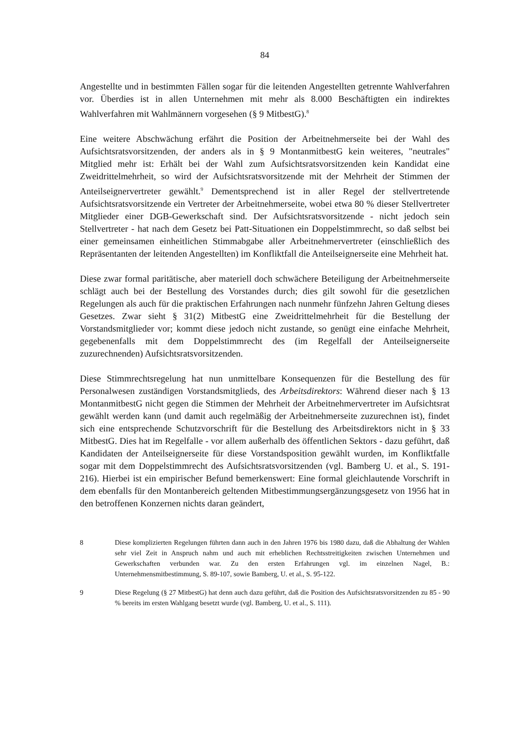84
Angestellte und in bestimmten Fällen sogar für die leitenden Angestellten getrennte Wahlverfahren vor. Überdies ist in allen Unternehmen mit mehr als 8.000 Beschäftigten ein indirektes Wahlverfahren mit Wahlmännern vorgesehen (§ 9 MitbestG).<sup>8</sup>
Eine weitere Abschwächung erfährt die Position der Arbeitnehmerseite bei der Wahl des Aufsichtsratsvorsitzenden, der anders als in § 9 MontanmitbestG kein weiteres, "neutrales" Mitglied mehr ist: Erhält bei der Wahl zum Aufsichtsratsvorsitzenden kein Kandidat eine Zweidrittelmehrheit, so wird der Aufsichtsratsvorsitzende mit der Mehrheit der Stimmen der Anteilseignervertreter gewählt.<sup>9</sup> Dementsprechend ist in aller Regel der stellvertretende Aufsichtsratsvorsitzende ein Vertreter der Arbeitnehmerseite, wobei etwa 80 % dieser Stellvertreter Mitglieder einer DGB-Gewerkschaft sind. Der Aufsichtsratsvorsitzende - nicht jedoch sein Stellvertreter - hat nach dem Gesetz bei Patt-Situationen ein Doppelstimmrecht, so daß selbst bei einer gemeinsamen einheitlichen Stimmabgabe aller Arbeitnehmervertreter (einschließlich des Repräsentanten der leitenden Angestellten) im Konfliktfall die Anteilseignerseite eine Mehrheit hat.
Diese zwar formal paritätische, aber materiell doch schwächere Beteiligung der Arbeitnehmerseite schlägt auch bei der Bestellung des Vorstandes durch; dies gilt sowohl für die gesetzlichen Regelungen als auch für die praktischen Erfahrungen nach nunmehr fünfzehn Jahren Geltung dieses Gesetzes. Zwar sieht § 31(2) MitbestG eine Zweidrittelmehrheit für die Bestellung der Vorstandsmitglieder vor; kommt diese jedoch nicht zustande, so genügt eine einfache Mehrheit, gegebenenfalls mit dem Doppelstimmrecht des (im Regelfall der Anteilseignerseite zuzurechnenden) Aufsichtsratsvorsitzenden.
Diese Stimmrechtsregelung hat nun unmittelbare Konsequenzen für die Bestellung des für Personalwesen zuständigen Vorstandsmitglieds, des Arbeitsdirektors: Während dieser nach § 13 MontanmitbestG nicht gegen die Stimmen der Mehrheit der Arbeitnehmervertreter im Aufsichtsrat gewählt werden kann (und damit auch regelmäßig der Arbeitnehmerseite zuzurechnen ist), findet sich eine entsprechende Schutzvorschrift für die Bestellung des Arbeitsdirektors nicht in § 33 MitbestG. Dies hat im Regelfalle - vor allem außerhalb des öffentlichen Sektors - dazu geführt, daß Kandidaten der Anteilseignerseite für diese Vorstandsposition gewählt wurden, im Konfliktfalle sogar mit dem Doppelstimmrecht des Aufsichtsratsvorsitzenden (vgl. Bamberg U. et al., S. 191-216). Hierbei ist ein empirischer Befund bemerkenswert: Eine formal gleichlautende Vorschrift in dem ebenfalls für den Montanbereich geltenden Mitbestimmungsergänzungsgesetz von 1956 hat in den betroffenen Konzernen nichts daran geändert,
8 Diese komplizierten Regelungen führten dann auch in den Jahren 1976 bis 1980 dazu, daß die Abhaltung der Wahlen sehr viel Zeit in Anspruch nahm und auch mit erheblichen Rechtsstreitigkeiten zwischen Unternehmen und Gewerkschaften verbunden war. Zu den ersten Erfahrungen vgl. im einzelnen Nagel, B.: Unternehmensmitbestimmung, S. 89-107, sowie Bamberg, U. et al., S. 95-122.
9 Diese Regelung (§ 27 MitbestG) hat denn auch dazu geführt, daß die Position des Aufsichtsratsvorsitzenden zu 85 - 90 % bereits im ersten Wahlgang besetzt wurde (vgl. Bamberg, U. et al., S. 111).